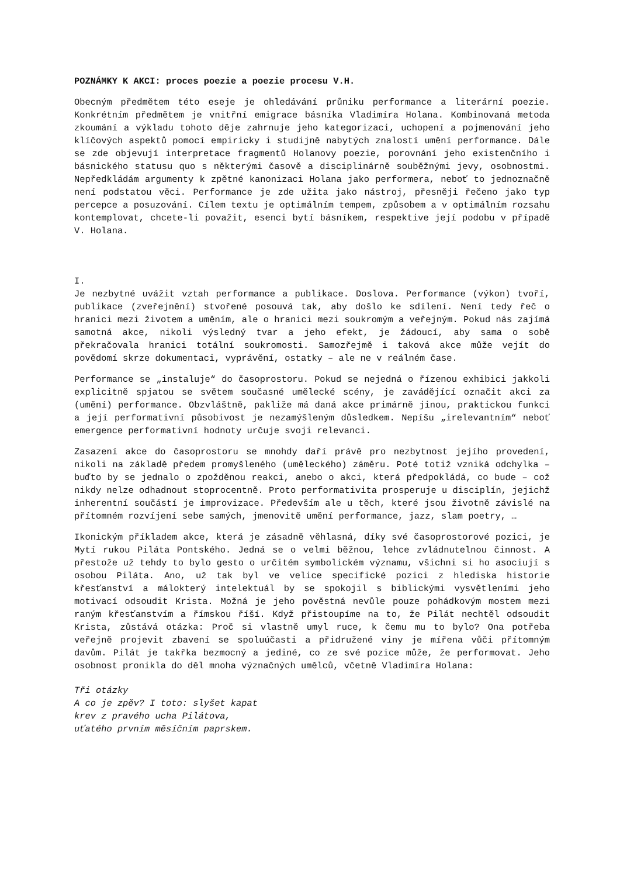POZNÁMKY K AKCI: proces poezie a poezie procesu V.H.
Obecným předmětem této eseje je ohledávání průniku performance a literární poezie. Konkrétním předmětem je vnitřní emigrace básníka Vladimíra Holana. Kombinovaná metoda zkoumání a výkladu tohoto děje zahrnuje jeho kategorizaci, uchopení a pojmenování jeho klíčových aspektů pomocí empiricky i studijně nabytých znalostí umění performance. Dále se zde objevují interpretace fragmentů Holanovy poezie, porovnání jeho existenčního i básnického statusu quo s některými časově a disciplinárně souběžnými jevy, osobnostmi. Nepředkládám argumenty k zpětné kanonizaci Holana jako performera, neboť to jednoznačně není podstatou věci. Performance je zde užita jako nástroj, přesněji řečeno jako typ percepce a posuzování. Cílem textu je optimálním tempem, způsobem a v optimálním rozsahu kontemplovat, chcete-li považit, esenci bytí básníkem, respektive její podobu v případě V. Holana.
I.
Je nezbytné uvážit vztah performance a publikace. Doslova. Performance (výkon) tvoří, publikace (zveřejnění) stvořené posouvá tak, aby došlo ke sdílení. Není tedy řeč o hranici mezi životem a uměním, ale o hranici mezi soukromým a veřejným. Pokud nás zajímá samotná akce, nikoli výsledný tvar a jeho efekt, je žádoucí, aby sama o sobě překračovala hranici totální soukromosti. Samozřejmě i taková akce může vejít do povědomí skrze dokumentaci, vyprávění, ostatky – ale ne v reálném čase.
Performance se „instaluje“ do časoprostoru. Pokud se nejedná o řízenou exhibici jakkoli explicitně spjatou se světem současné umělecké scény, je zavádějící označit akci za (umění) performance. Obzvláštně, pakliže má daná akce primárně jinou, praktickou funkci a její performativní působivost je nezamýšleným důsledkem. Nepíšu „irelevantním“ neboť emergence performativní hodnoty určuje svoji relevanci.
Zasazení akce do časoprostoru se mnohdy daří právě pro nezbytnost jejího provedení, nikoli na základě předem promyšleného (uměleckého) záměru. Poté totiž vzniká odchylka – buďto by se jednalo o zpožděnou reakci, anebo o akci, která předpokládá, co bude – což nikdy nelze odhadnout stoprocentně. Proto performativita prosperuje u disciplín, jejichž inherentní součástí je improvizace. Především ale u těch, které jsou životně závislé na přítomném rozvíjení sebe samých, jmenovitě umění performance, jazz, slam poetry, …
Ikonickým příkladem akce, která je zásadně věhlasná, díky své časoprostorové pozici, je Mytí rukou Piláta Pontského. Jedná se o velmi běžnou, lehce zvládnutelnou činnost. A přestože už tehdy to bylo gesto o určitém symbolickém významu, všichni si ho asociují s osobou Piláta. Ano, už tak byl ve velice specifické pozici z hlediska historie křesťanství a málokterý intelektuál by se spokojil s biblickými vysvětleními jeho motivací odsoudit Krista. Možná je jeho pověstná nevůle pouze pohádkovým mostem mezi raným křesťanstvím a římskou říší. Když přistoupíme na to, že Pilát nechtěl odsoudit Krista, zůstává otázka: Proč si vlastně umyl ruce, k čemu mu to bylo? Ona potřeba veřejně projevit zbavení se spoluúčasti a přidružené viny je mířena vůči přítomným davům. Pilát je takřka bezmocný a jediné, co ze své pozice může, že performovat. Jeho osobnost pronikla do děl mnoha význačných umělců, včetně Vladimíra Holana:
Tři otázky
A co je zpěv? I toto: slyšet kapat
krev z pravého ucha Pilátova,
uťatého prvním měsíčním paprskem.